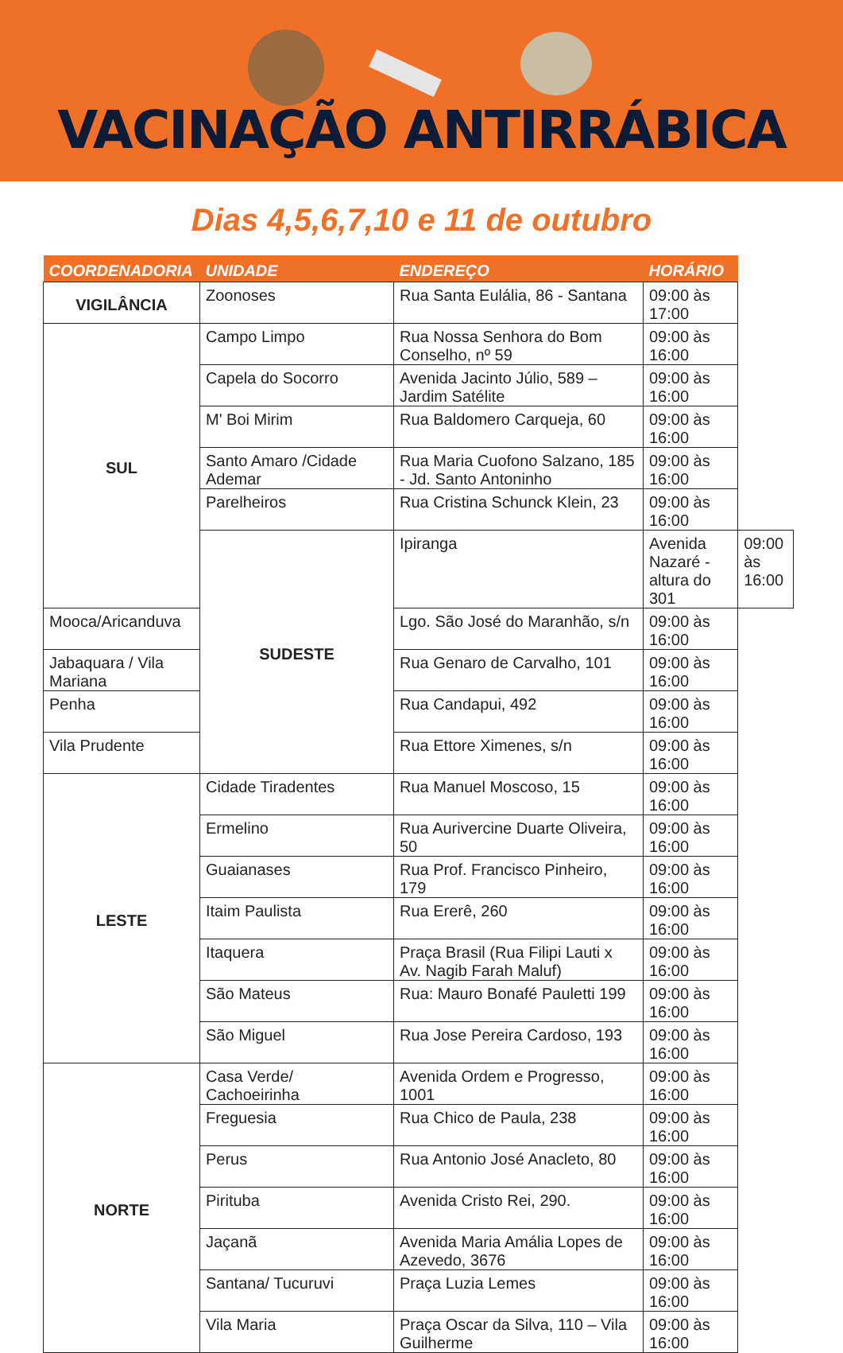VACINAÇÃO ANTIRRÁBICA
Dias 4,5,6,7,10 e 11 de outubro
| COORDENADORIA | UNIDADE | ENDEREÇO | HORÁRIO | |
| --- | --- | --- | --- | --- |
| VIGILÂNCIA | Zoonoses | Rua Santa Eulália, 86 - Santana | 09:00 às 17:00 | |
| SUL | Campo Limpo | Rua Nossa Senhora do Bom Conselho, nº 59 | 09:00 às 16:00 | |
| | Capela do Socorro | Avenida Jacinto Júlio, 589 – Jardim Satélite | 09:00 às 16:00 | |
| | M' Boi Mirim | Rua Baldomero Carqueja, 60 | 09:00 às 16:00 | |
| | Santo Amaro /Cidade Ademar | Rua Maria Cuofono Salzano, 185 - Jd. Santo Antoninho | 09:00 às 16:00 | |
| | Parelheiros | Rua Cristina Schunck Klein, 23 | 09:00 às 16:00 | |
| | SUDESTE | Ipiranga | Avenida Nazaré - altura do 301 | 09:00 às 16:00 |
| Mooca/Aricanduva | | Lgo. São José do Maranhão, s/n | 09:00 às 16:00 | |
| Jabaquara / Vila Mariana | | Rua Genaro de Carvalho, 101 | 09:00 às 16:00 | |
| Penha | | Rua Candapui, 492 | 09:00 às 16:00 | |
| Vila Prudente | | Rua Ettore Ximenes, s/n | 09:00 às 16:00 | |
| LESTE | Cidade Tiradentes | Rua Manuel Moscoso, 15 | 09:00 às 16:00 | |
| | Ermelino | Rua Aurivercine Duarte Oliveira, 50 | 09:00 às 16:00 | |
| | Guaianases | Rua Prof. Francisco Pinheiro, 179 | 09:00 às 16:00 | |
| | Itaim Paulista | Rua Ererê, 260 | 09:00 às 16:00 | |
| | Itaquera | Praça Brasil (Rua Filipi Lauti x Av. Nagib Farah Maluf) | 09:00 às 16:00 | |
| | São Mateus | Rua: Mauro Bonafé Pauletti 199 | 09:00 às 16:00 | |
| | São Miguel | Rua Jose Pereira Cardoso, 193 | 09:00 às 16:00 | |
| NORTE | Casa Verde/ Cachoeirinha | Avenida Ordem e Progresso, 1001 | 09:00 às 16:00 | |
| | Freguesia | Rua Chico de Paula, 238 | 09:00 às 16:00 | |
| | Perus | Rua Antonio José Anacleto, 80 | 09:00 às 16:00 | |
| | Pirituba | Avenida Cristo Rei, 290. | 09:00 às 16:00 | |
| | Jaçanã | Avenida Maria Amália Lopes de Azevedo, 3676 | 09:00 às 16:00 | |
| | Santana/ Tucuruvi | Praça Luzia Lemes | 09:00 às 16:00 | |
| | Vila Maria | Praça Oscar da Silva, 110 – Vila Guilherme | 09:00 às 16:00 | |